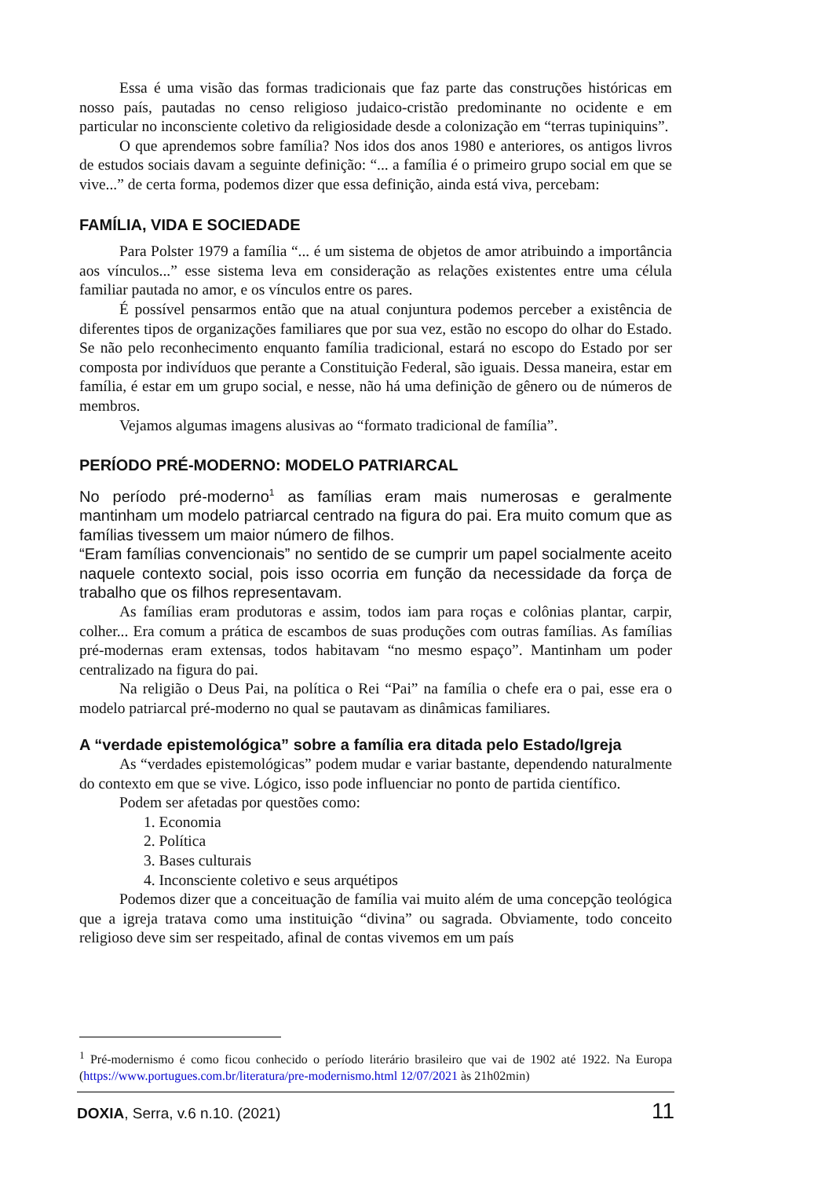Essa é uma visão das formas tradicionais que faz parte das construções históricas em nosso país, pautadas no censo religioso judaico-cristão predominante no ocidente e em particular no inconsciente coletivo da religiosidade desde a colonização em “terras tupiniquins”.
O que aprendemos sobre família? Nos idos dos anos 1980 e anteriores, os antigos livros de estudos sociais davam a seguinte definição: “... a família é o primeiro grupo social em que se vive...” de certa forma, podemos dizer que essa definição, ainda está viva, percebam:
FAMÍLIA, VIDA E SOCIEDADE
Para Polster 1979 a família “... é um sistema de objetos de amor atribuindo a importância aos vínculos...” esse sistema leva em consideração as relações existentes entre uma célula familiar pautada no amor, e os vínculos entre os pares.
É possível pensarmos então que na atual conjuntura podemos perceber a existência de diferentes tipos de organizações familiares que por sua vez, estão no escopo do olhar do Estado. Se não pelo reconhecimento enquanto família tradicional, estará no escopo do Estado por ser composta por indivíduos que perante a Constituição Federal, são iguais. Dessa maneira, estar em família, é estar em um grupo social, e nesse, não há uma definição de gênero ou de números de membros.
Vejamos algumas imagens alusivas ao “formato tradicional de família”.
PERÍODO PRÉ-MODERNO: MODELO PATRIARCAL
No período pré-moderno<sup>1</sup> as famílias eram mais numerosas e geralmente mantinham um modelo patriarcal centrado na figura do pai. Era muito comum que as famílias tivessem um maior número de filhos.
“Eram famílias convencionais” no sentido de se cumprir um papel socialmente aceito naquele contexto social, pois isso ocorria em função da necessidade da força de trabalho que os filhos representavam.
As famílias eram produtoras e assim, todos iam para roças e colônias plantar, carpir, colher... Era comum a prática de escambos de suas produções com outras famílias. As famílias pré-modernas eram extensas, todos habitavam “no mesmo espaço”. Mantinham um poder centralizado na figura do pai.
Na religião o Deus Pai, na política o Rei “Pai” na família o chefe era o pai, esse era o modelo patriarcal pré-moderno no qual se pautavam as dinâmicas familiares.
A “verdade epistemológica” sobre a família era ditada pelo Estado/Igreja
As “verdades epistemológicas” podem mudar e variar bastante, dependendo naturalmente do contexto em que se vive. Lógico, isso pode influenciar no ponto de partida científico.
Podem ser afetadas por questões como:
1. Economia
2. Política
3. Bases culturais
4. Inconsciente coletivo e seus arquétipos
Podemos dizer que a conceituação de família vai muito além de uma concepção teológica que a igreja tratava como uma instituição “divina” ou sagrada. Obviamente, todo conceito religioso deve sim ser respeitado, afinal de contas vivemos em um país
<sup>1</sup> Pré-modernismo é como ficou conhecido o período literário brasileiro que vai de 1902 até 1922. Na Europa (https://www.portugues.com.br/literatura/pre-modernismo.html 12/07/2021 às 21h02min)
DOXIA, Serra, v.6 n.10. (2021) 11